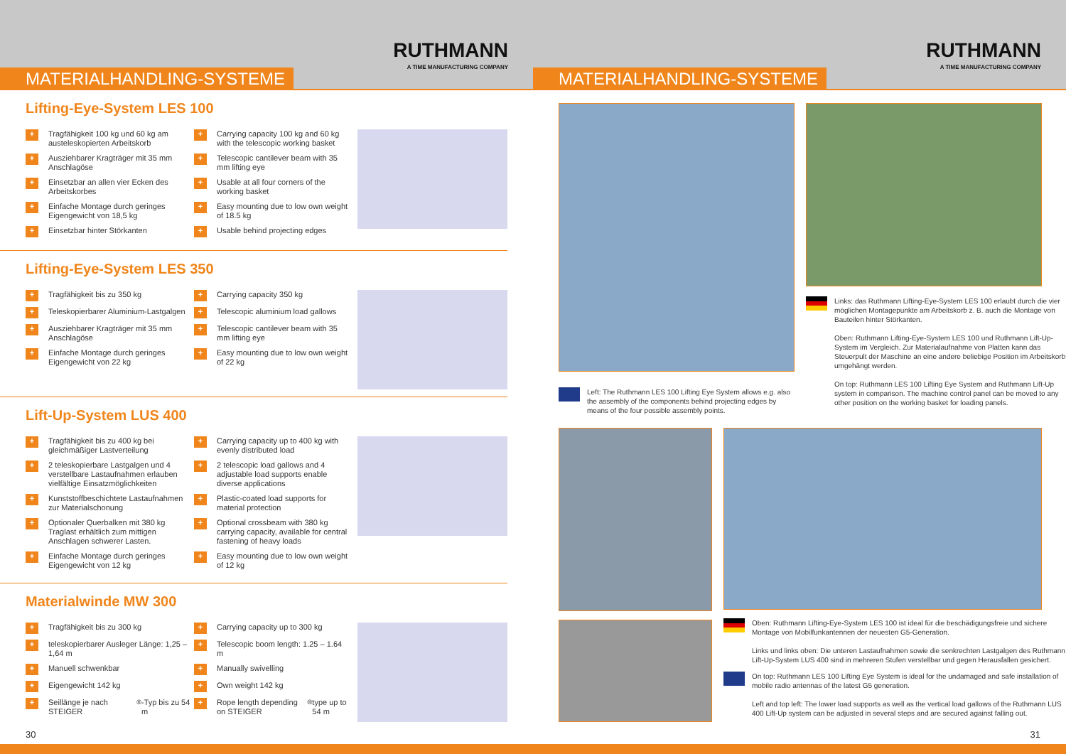MATERIALHANDLING-SYSTEME
RUTHMANN
A TIME MANUFACTURING COMPANY
Lifting-Eye-System LES 100
+ Tragfähigkeit 100 kg und 60 kg am austeleskopierten Arbeitskorb
+ Ausziehbarer Kragträger mit 35 mm Anschlagöse
+ Einsetzbar an allen vier Ecken des Arbeitskorbes
+ Einfache Montage durch geringes Eigengewicht von 18,5 kg
+ Einsetzbar hinter Störkanten
+ Carrying capacity 100 kg and 60 kg with the telescopic working basket
+ Telescopic cantilever beam with 35 mm lifting eye
+ Usable at all four corners of the working basket
+ Easy mounting due to low own weight of 18.5 kg
+ Usable behind projecting edges
Lifting-Eye-System LES 350
+ Tragfähigkeit bis zu 350 kg
+ Teleskopierbarer Aluminium-Lastgalgen
+ Ausziehbarer Kragträger mit 35 mm Anschlagöse
+ Einfache Montage durch geringes Eigengewicht von 22 kg
+ Carrying capacity 350 kg
+ Telescopic aluminium load gallows
+ Telescopic cantilever beam with 35 mm lifting eye
+ Easy mounting due to low own weight of 22 kg
Lift-Up-System LUS 400
+ Tragfähigkeit bis zu 400 kg bei gleichmäßiger Lastverteilung
+ 2 teleskopierbare Lastgalgen und 4 verstellbare Lastaufnahmen erlauben vielfältige Einsatzmöglichkeiten
+ Kunststoffbeschichtete Lastaufnahmen zur Materialschonung
+ Optionaler Querbalken mit 380 kg Traglast erhältlich zum mittigen Anschlagen schwerer Lasten.
+ Einfache Montage durch geringes Eigengewicht von 12 kg
+ Carrying capacity up to 400 kg with evenly distributed load
+ 2 telescopic load gallows and 4 adjustable load supports enable diverse applications
+ Plastic-coated load supports for material protection
+ Optional crossbeam with 380 kg carrying capacity, available for central fastening of heavy loads
+ Easy mounting due to low own weight of 12 kg
Materialwinde MW 300
+ Tragfähigkeit bis zu 300 kg
+ teleskopierbarer Ausleger Länge: 1,25 – 1,64 m
+ Manuell schwenkbar
+ Eigengewicht 142 kg
+ Seillänge je nach STEIGER<sup>®</sup>-Typ bis zu 54 m
+ Carrying capacity up to 300 kg
+ Telescopic boom length: 1.25 – 1.64 m
+ Manually swivelling
+ Own weight 142 kg
+ Rope length depending on STEIGER<sup>®</sup> type up to 54 m
30
MATERIALHANDLING-SYSTEME
RUTHMANN
A TIME MANUFACTURING COMPANY
Left: The Ruthmann LES 100 Lifting Eye System allows e.g. also the assembly of the components behind projecting edges by means of the four possible assembly points.
Links: das Ruthmann Lifting-Eye-System LES 100 erlaubt durch die vier möglichen Montagepunkte am Arbeitskorb z. B. auch die Montage von Bauteilen hinter Störkanten.
Oben: Ruthmann Lifting-Eye-System LES 100 und Ruthmann Lift-Up-System im Vergleich. Zur Materialaufnahme von Platten kann das Steuerpult der Maschine an eine andere beliebige Position im Arbeitskorb umgehängt werden.
On top: Ruthmann LES 100 Lifting Eye System and Ruthmann Lift-Up system in comparison. The machine control panel can be moved to any other position on the working basket for loading panels.
Oben: Ruthmann Lifting-Eye-System LES 100 ist ideal für die beschädigungsfreie und sichere Montage von Mobilfunkantennen der neuesten G5-Generation.
Links und links oben: Die unteren Lastaufnahmen sowie die senkrechten Lastgalgen des Ruthmann Lift-Up-System LUS 400 sind in mehreren Stufen verstellbar und gegen Herausfallen gesichert.
On top: Ruthmann LES 100 Lifting Eye System is ideal for the undamaged and safe installation of mobile radio antennas of the latest G5 generation.
Left and top left: The lower load supports as well as the vertical load gallows of the Ruthmann LUS 400 Lift-Up system can be adjusted in several steps and are secured against falling out.
31